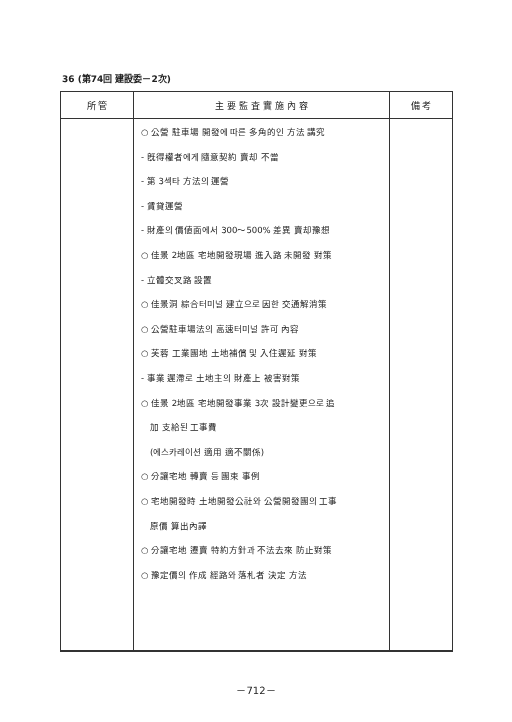36 (第74回 建設委－2次)
| 所 管 | 主 要 監 査 實 施 內 容 | 備 考 |
| --- | --- | --- |
| | ○ 公營 駐車場 開發에 따른 多角的인 方法 講究 - 旣得權者에게 隨意契約 賣却 不當 - 第 3섹타 方法의 運營 - 賃貸運營 - 財產의 價値面에서 300～500% 差異 賣却豫想 ○ 佳景 2地區 宅地開發現場 進入路 未開發 對策 - 立體交叉路 設置 ○ 佳景洞 綜合터미널 建立으로 因한 交通解消策 ○ 公營駐車場法의 高速터미널 許可 內容 ○ 芙蓉 工業團地 土地補償 및 入住遲延 對策 - 事業 遲滯로 土地主의 財產上 被害對策 ○ 佳景 2地區 宅地開發事業 3次 設計變更으로 追 加 支給된 工事費 (에스카레이션 適用 適不關係) ○ 分讓宅地 轉賣 등 團束 事例 ○ 宅地開發時 土地開發公社와 公營開發團의 工事 原價 算出內譯 ○ 分讓宅地 遷賣 特約方針과 不法去來 防止對策 ○ 豫定價의 作成 經路와 落札者 決定 方法 | |
－712－